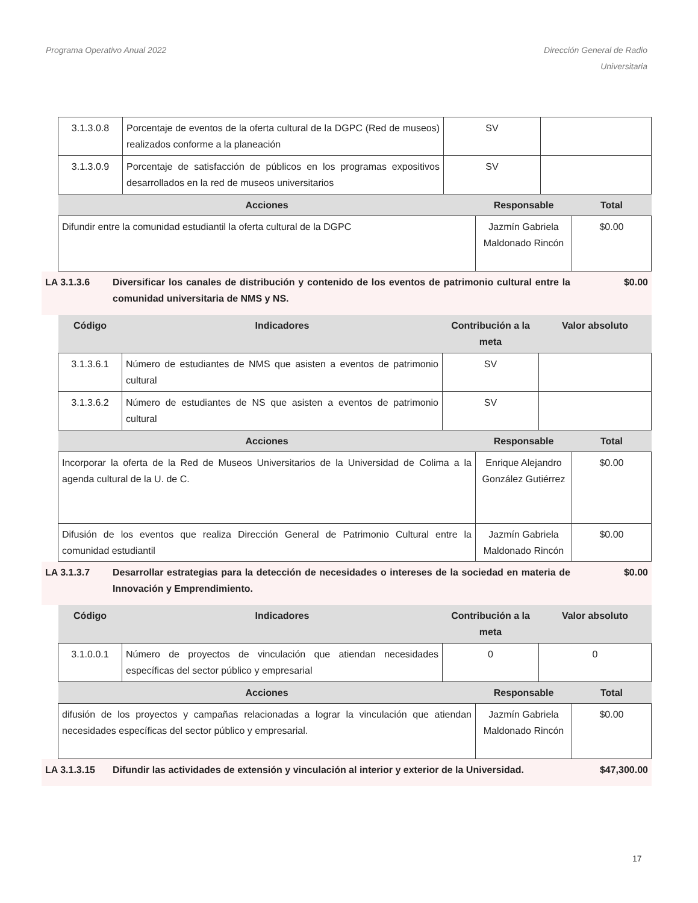Programa Operativo Anual 2022 Dirección General de Radio
Universitaria
| 3.1.3.0.8 | Porcentaje de eventos de la oferta cultural de la DGPC (Red de museos) realizados conforme a la planeación | SV | |
| 3.1.3.0.9 | Porcentaje de satisfacción de públicos en los programas expositivos desarrollados en la red de museos universitarios | SV | |
| Acciones | Responsable | Total |
| --- | --- | --- |
| Difundir entre la comunidad estudiantil la oferta cultural de la DGPC | Jazmín Gabriela Maldonado Rincón | $0.00 |
LA 3.1.3.6 Diversificar los canales de distribución y contenido de los eventos de patrimonio cultural entre la comunidad universitaria de NMS y NS.
$0.00
| Código | Indicadores | Contribución a la meta | Valor absoluto |
| --- | --- | --- | --- |
| 3.1.3.6.1 | Número de estudiantes de NMS que asisten a eventos de patrimonio cultural | SV | |
| 3.1.3.6.2 | Número de estudiantes de NS que asisten a eventos de patrimonio cultural | SV | |
| Acciones | Responsable | Total |
| --- | --- | --- |
| Incorporar la oferta de la Red de Museos Universitarios de la Universidad de Colima a la agenda cultural de la U. de C. | Enrique Alejandro González Gutiérrez | $0.00 |
| Difusión de los eventos que realiza Dirección General de Patrimonio Cultural entre la comunidad estudiantil | Jazmín Gabriela Maldonado Rincón | $0.00 |
LA 3.1.3.7 Desarrollar estrategias para la detección de necesidades o intereses de la sociedad en materia de Innovación y Emprendimiento.
$0.00
| Código | Indicadores | Contribución a la meta | Valor absoluto |
| --- | --- | --- | --- |
| 3.1.0.0.1 | Número de proyectos de vinculación que atiendan necesidades específicas del sector público y empresarial | 0 | 0 |
| Acciones | Responsable | Total |
| --- | --- | --- |
| difusión de los proyectos y campañas relacionadas a lograr la vinculación que atiendan necesidades específicas del sector público y empresarial. | Jazmín Gabriela Maldonado Rincón | $0.00 |
LA 3.1.3.15 Difundir las actividades de extensión y vinculación al interior y exterior de la Universidad.
$47,300.00
17